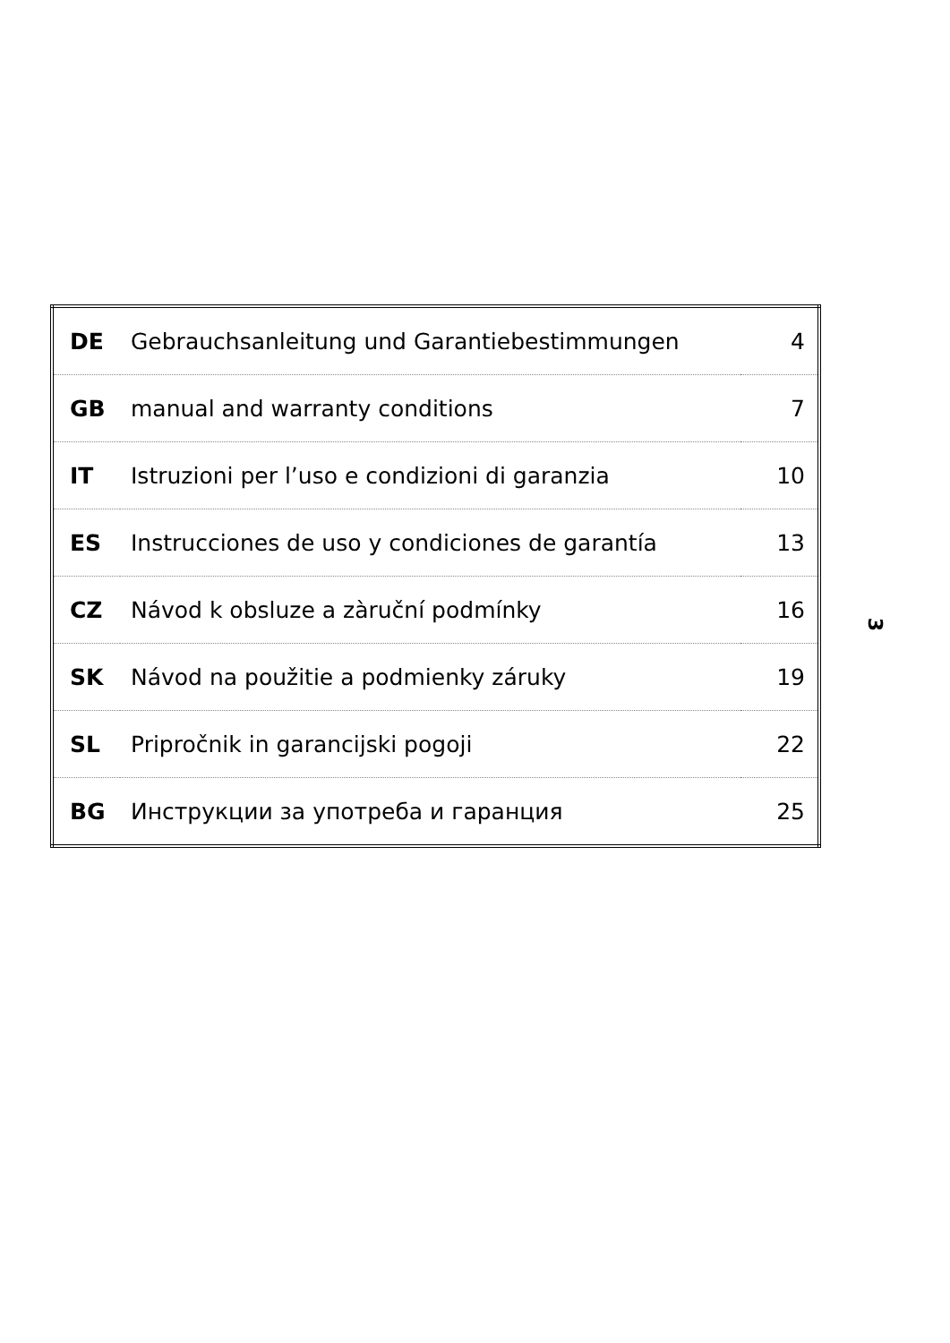| DE | Gebrauchsanleitung und Garantiebestimmungen | 4 |
| GB | manual and warranty conditions | 7 |
| IT | Istruzioni per l’uso e condizioni di garanzia | 10 |
| ES | Instrucciones de uso y condiciones de garantía | 13 |
| CZ | Návod k obsluze a zàruční podmínky | 16 |
| SK | Návod na použitie a podmienky záruky | 19 |
| SL | Pripročnik in garancijski pogoji | 22 |
| BG | Инструкции за употреба и гаранция | 25 |
3